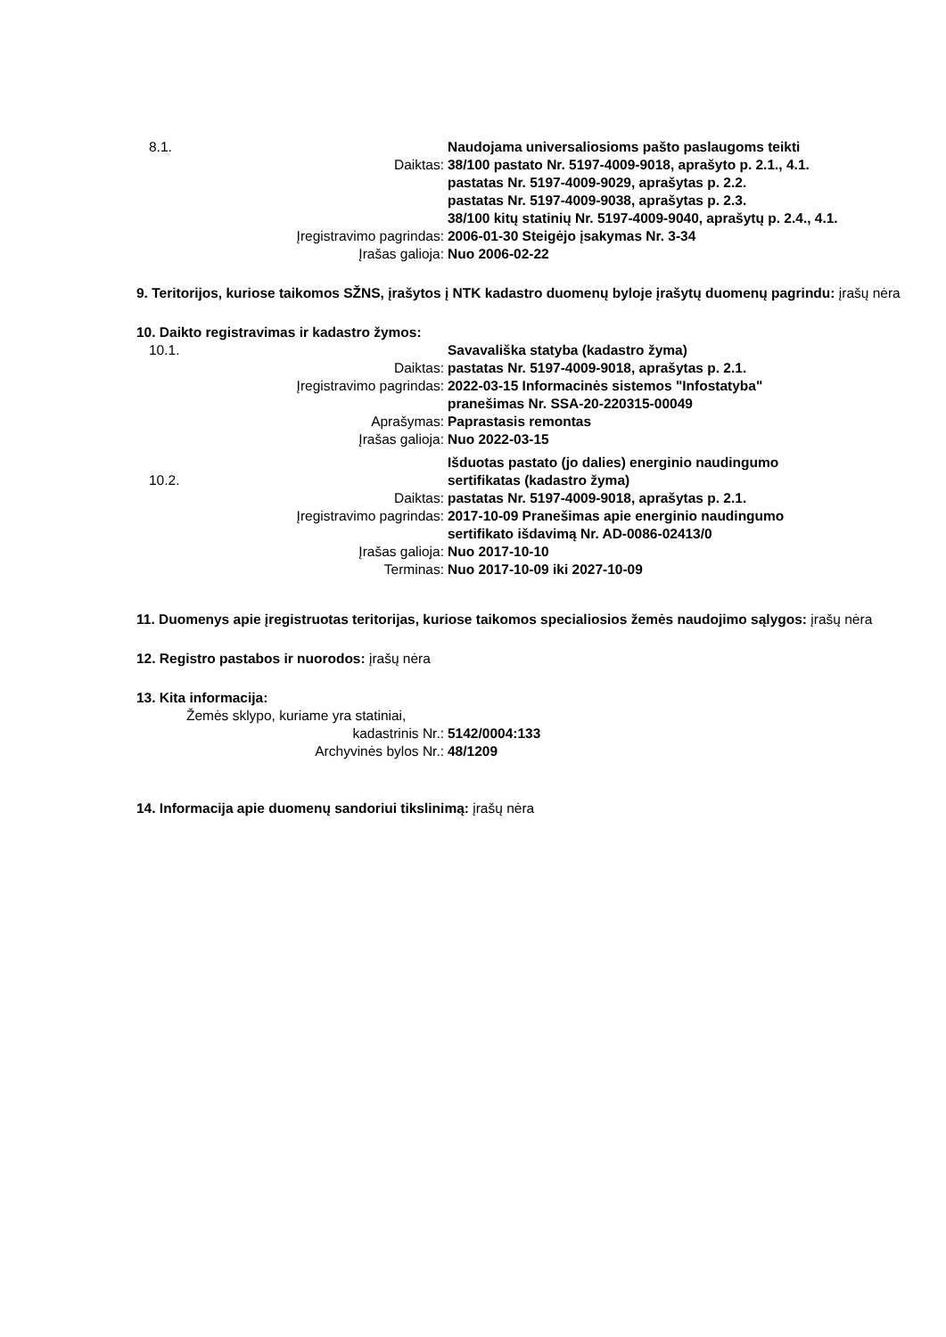8.1. Naudojama universaliosioms pašto paslaugoms teikti
Daiktas: 38/100 pastato Nr. 5197-4009-9018, aprašyto p. 2.1., 4.1.
pastatas Nr. 5197-4009-9029, aprašytas p. 2.2.
pastatas Nr. 5197-4009-9038, aprašytas p. 2.3.
38/100 kitų statinių Nr. 5197-4009-9040, aprašytų p. 2.4., 4.1.
Įregistravimo pagrindas: 2006-01-30 Steigėjo įsakymas Nr. 3-34
Įrašas galioja: Nuo 2006-02-22
9. Teritorijos, kuriose taikomos SŽNS, įrašytos į NTK kadastro duomenų byloje įrašytų duomenų pagrindu: įrašų nėra
10. Daikto registravimas ir kadastro žymos:
10.1. Savavališka statyba (kadastro žyma)
Daiktas: pastatas Nr. 5197-4009-9018, aprašytas p. 2.1.
Įregistravimo pagrindas: 2022-03-15 Informacinės sistemos "Infostatyba"
pranešimas Nr. SSA-20-220315-00049
Aprašymas: Paprastasis remontas
Įrašas galioja: Nuo 2022-03-15
10.2. Išduotas pastato (jo dalies) energinio naudingumo
sertifikatas (kadastro žyma)
Daiktas: pastatas Nr. 5197-4009-9018, aprašytas p. 2.1.
Įregistravimo pagrindas: 2017-10-09 Pranešimas apie energinio naudingumo
sertifikato išdavimą Nr. AD-0086-02413/0
Įrašas galioja: Nuo 2017-10-10
Terminas: Nuo 2017-10-09 iki 2027-10-09
11. Duomenys apie įregistruotas teritorijas, kuriose taikomos specialiosios žemės naudojimo sąlygos: įrašų nėra
12. Registro pastabos ir nuorodos: įrašų nėra
13. Kita informacija:
Žemės sklypo, kuriame yra statiniai,
kadastrinis Nr.: 5142/0004:133
Archyvinės bylos Nr.: 48/1209
14. Informacija apie duomenų sandoriui tikslinimą: įrašų nėra